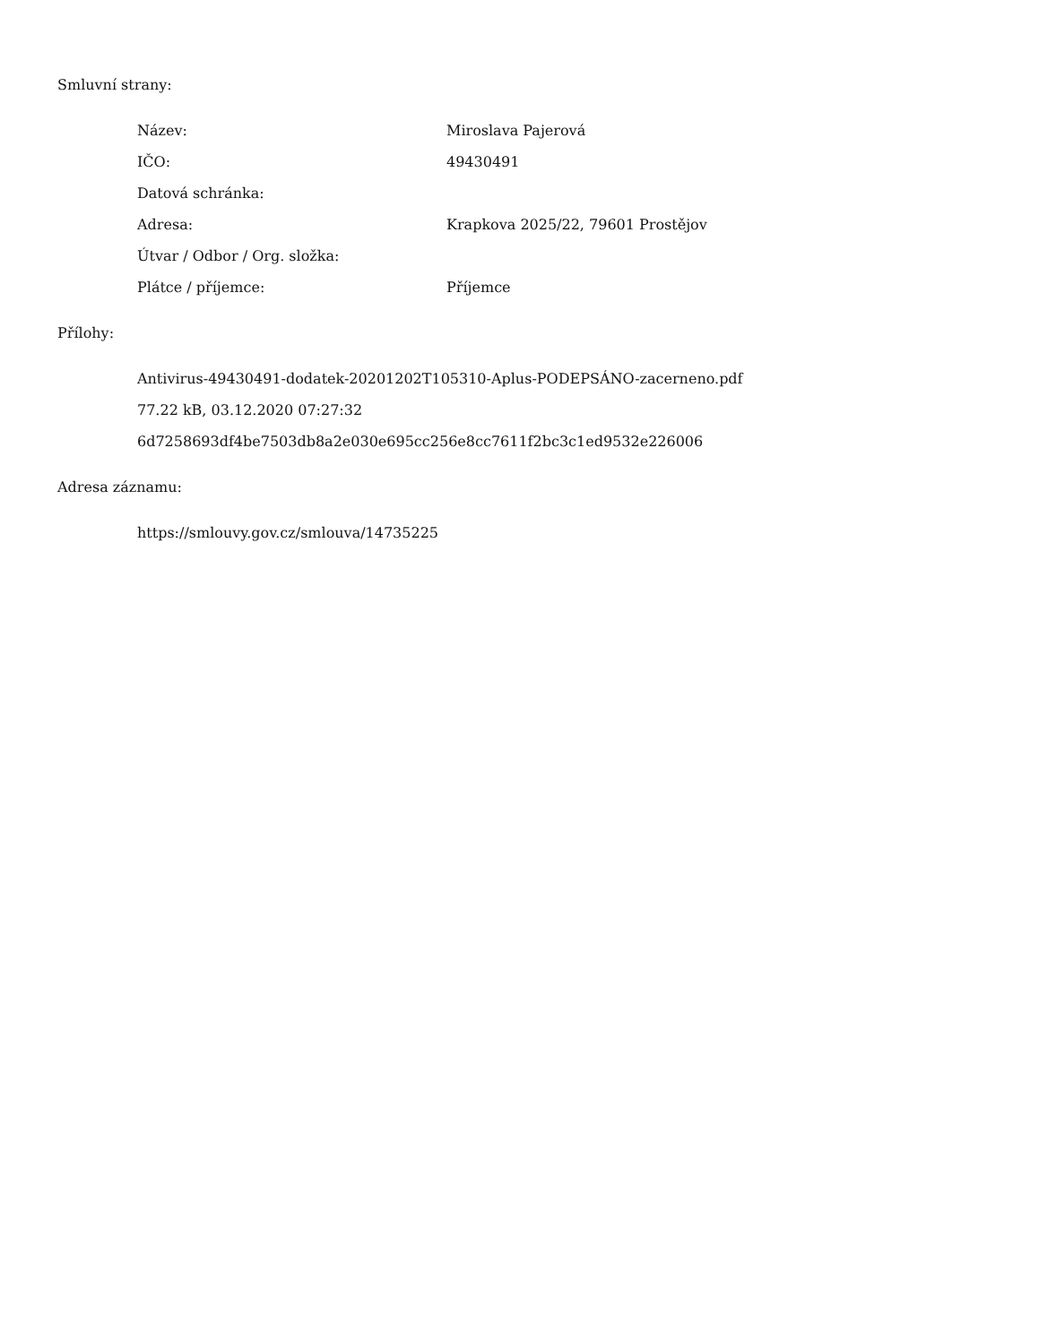Smluvní strany:
| Název: | Miroslava Pajerová |
| IČO: | 49430491 |
| Datová schránka: | |
| Adresa: | Krapkova 2025/22, 79601 Prostějov |
| Útvar / Odbor / Org. složka: | |
| Plátce / příjemce: | Příjemce |
Přílohy:
Antivirus-49430491-dodatek-20201202T105310-Aplus-PODEPSÁNO-zacerneno.pdf
77.22 kB, 03.12.2020 07:27:32
6d7258693df4be7503db8a2e030e695cc256e8cc7611f2bc3c1ed9532e226006
Adresa záznamu:
https://smlouvy.gov.cz/smlouva/14735225